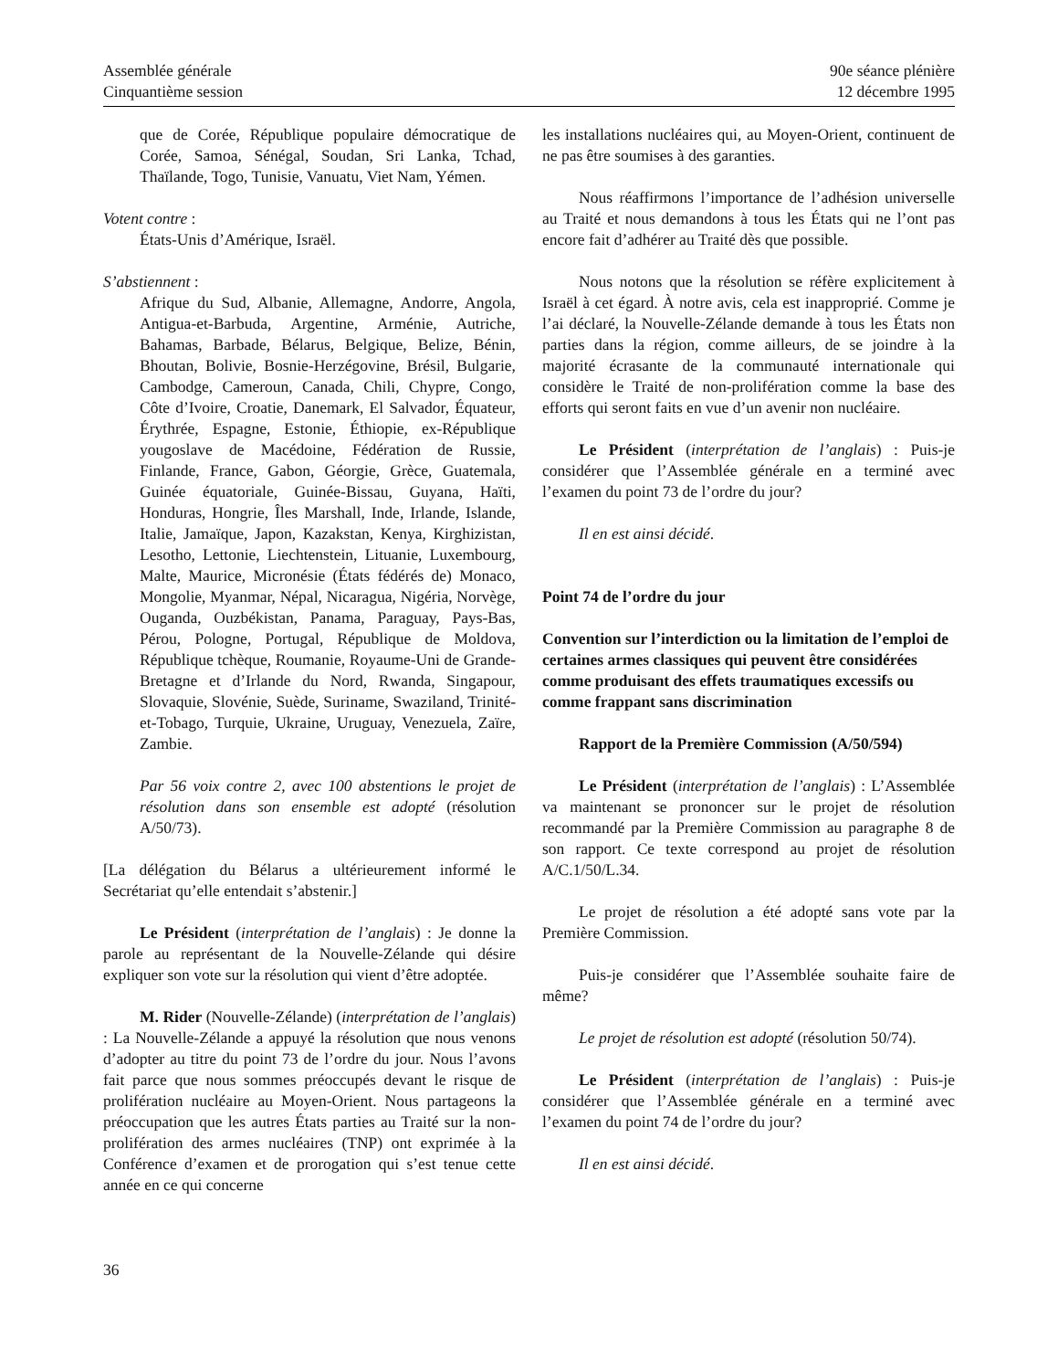Assemblée générale
Cinquantième session
90e séance plénière
12 décembre 1995
que de Corée, République populaire démocratique de Corée, Samoa, Sénégal, Soudan, Sri Lanka, Tchad, Thaïlande, Togo, Tunisie, Vanuatu, Viet Nam, Yémen.
Votent contre :
États-Unis d’Amérique, Israël.
S’abstiennent :
Afrique du Sud, Albanie, Allemagne, Andorre, Angola, Antigua-et-Barbuda, Argentine, Arménie, Autriche, Bahamas, Barbade, Bélarus, Belgique, Belize, Bénin, Bhoutan, Bolivie, Bosnie-Herzégovine, Brésil, Bulgarie, Cambodge, Cameroun, Canada, Chili, Chypre, Congo, Côte d’Ivoire, Croatie, Danemark, El Salvador, Équateur, Érythrée, Espagne, Estonie, Éthiopie, ex-République yougoslave de Macédoine, Fédération de Russie, Finlande, France, Gabon, Géorgie, Grèce, Guatemala, Guinée équatoriale, Guinée-Bissau, Guyana, Haïti, Honduras, Hongrie, Îles Marshall, Inde, Irlande, Islande, Italie, Jamaïque, Japon, Kazakstan, Kenya, Kirghizistan, Lesotho, Lettonie, Liechtenstein, Lituanie, Luxembourg, Malte, Maurice, Micronésie (États fédérés de) Monaco, Mongolie, Myanmar, Népal, Nicaragua, Nigéria, Norvège, Ouganda, Ouzbékistan, Panama, Paraguay, Pays-Bas, Pérou, Pologne, Portugal, République de Moldova, République tchèque, Roumanie, Royaume-Uni de Grande-Bretagne et d’Irlande du Nord, Rwanda, Singapour, Slovaquie, Slovénie, Suède, Suriname, Swaziland, Trinité-et-Tobago, Turquie, Ukraine, Uruguay, Venezuela, Zaïre, Zambie.
Par 56 voix contre 2, avec 100 abstentions le projet de résolution dans son ensemble est adopté (résolution A/50/73).
[La délégation du Bélarus a ultérieurement informé le Secrétariat qu’elle entendait s’abstenir.]
Le Président (interprétation de l’anglais) : Je donne la parole au représentant de la Nouvelle-Zélande qui désire expliquer son vote sur la résolution qui vient d’être adoptée.
M. Rider (Nouvelle-Zélande) (interprétation de l’anglais) : La Nouvelle-Zélande a appuyé la résolution que nous venons d’adopter au titre du point 73 de l’ordre du jour. Nous l’avons fait parce que nous sommes préoccupés devant le risque de prolifération nucléaire au Moyen-Orient. Nous partageons la préoccupation que les autres États parties au Traité sur la non-prolifération des armes nucléaires (TNP) ont exprimée à la Conférence d’examen et de prorogation qui s’est tenue cette année en ce qui concerne
les installations nucléaires qui, au Moyen-Orient, continuent de ne pas être soumises à des garanties.
Nous réaffirmons l’importance de l’adhésion universelle au Traité et nous demandons à tous les États qui ne l’ont pas encore fait d’adhérer au Traité dès que possible.
Nous notons que la résolution se réfère explicitement à Israël à cet égard. À notre avis, cela est inapproprié. Comme je l’ai déclaré, la Nouvelle-Zélande demande à tous les États non parties dans la région, comme ailleurs, de se joindre à la majorité écrasante de la communauté internationale qui considère le Traité de non-prolifération comme la base des efforts qui seront faits en vue d’un avenir non nucléaire.
Le Président (interprétation de l’anglais) : Puis-je considérer que l’Assemblée générale en a terminé avec l’examen du point 73 de l’ordre du jour?
Il en est ainsi décidé.
Point 74 de l’ordre du jour
Convention sur l’interdiction ou la limitation de l’emploi de certaines armes classiques qui peuvent être considérées comme produisant des effets traumatiques excessifs ou comme frappant sans discrimination
Rapport de la Première Commission (A/50/594)
Le Président (interprétation de l’anglais) : L’Assemblée va maintenant se prononcer sur le projet de résolution recommandé par la Première Commission au paragraphe 8 de son rapport. Ce texte correspond au projet de résolution A/C.1/50/L.34.
Le projet de résolution a été adopté sans vote par la Première Commission.
Puis-je considérer que l’Assemblée souhaite faire de même?
Le projet de résolution est adopté (résolution 50/74).
Le Président (interprétation de l’anglais) : Puis-je considérer que l’Assemblée générale en a terminé avec l’examen du point 74 de l’ordre du jour?
Il en est ainsi décidé.
36